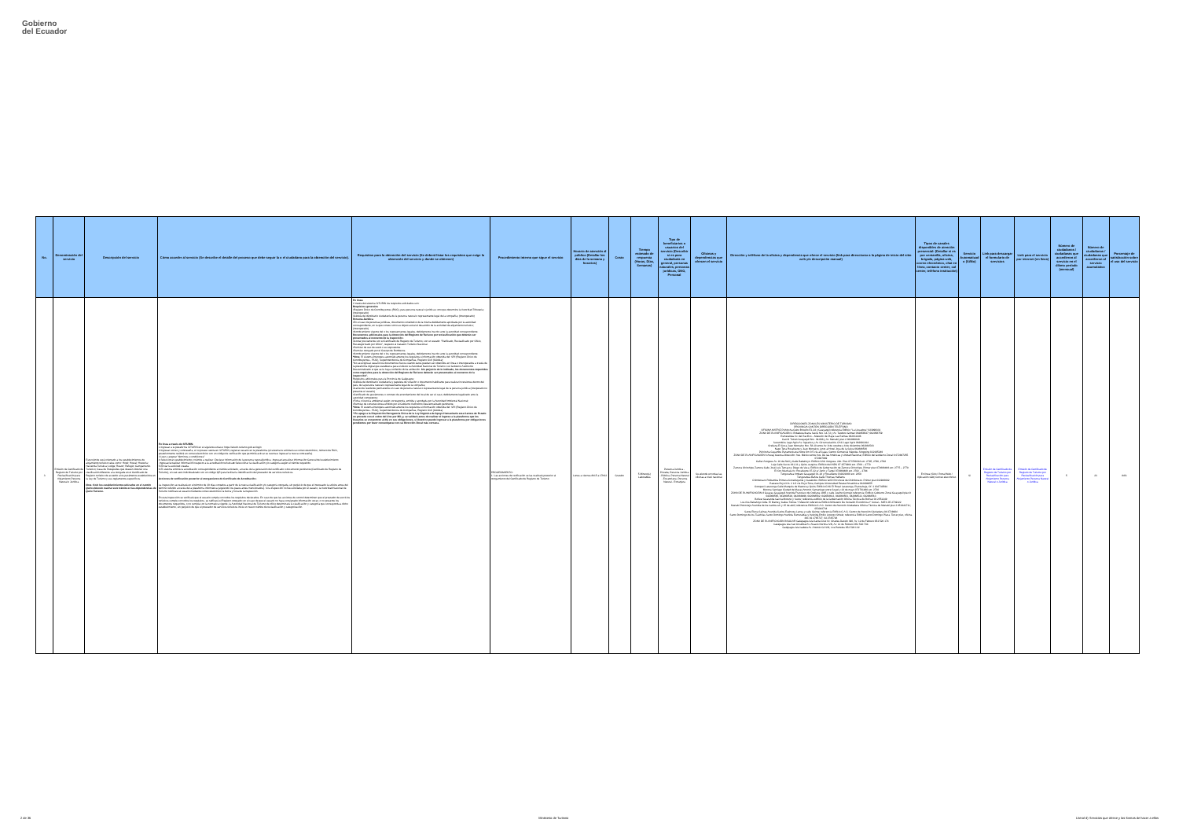Gobierno
del Ecuador
| No. | Denominación del servicio | Descripción del servicio | Cómo acceder al servicio (Se describe el detalle del proceso que debe seguir la o el ciudadano para la obtención del servicio). | Requisitos para la obtención del servicio (Se deberá listar los requisitos que exige la obtención del servicio y donde se obtienen) | Procedimiento interno que sigue el servicio | Horario de atención al público (Detallar los días de la semana y horarios) | Costo | Tiempo estimado de respuesta (Horas, Días, Semanas) | Tipo de beneficiarios o usuarios del servicio (Describir si es para ciudadanía en general, personas naturales, personas jurídicas, ONG, Personal | Oficinas y dependencias que ofrecen el servicio | Dirección y teléfono de la oficina y dependencia que ofrece el servicio (link para direccionar a la página de inicio del sitio web y/o descripción manual) | Tipos de canales disponibles de atención presencial: (Detallar si es por ventanilla, oficina, brigada, página web, correo electrónico, chat en línea, contacto center, cal center, teléfono institución) | Servicio Automatizado (Si/No) | Link para descargar el formulario de servicios | Link para el servicio por internet (en línea) | Número de ciudadanos / ciudadanas que accedieron al servicio en el último período (mensual) | Número de ciudadanos / ciudadanas que accedieron al servicio acumulativo | Porcentaje de satisfacción sobre el uso del servicio |
| --- | --- | --- | --- | --- | --- | --- | --- | --- | --- | --- | --- | --- | --- | --- | --- | --- | --- | --- |
| 3 | Emisión de Certificado de Registro de Turismo por Reclasificación para Alojamiento Persona Natural o Jurídica | Este trámite está orientado a los establecimientos de alojamiento turístico tales como: Hotel; Hostal; Hostería; Hacienda Turística; Lodge; Resort; Refugio; Campamento Turístico; Casa de Huéspedes que deseen obtener una clasificación diferente a la otorgada en el Certificado de Registro turístico de acuerdo a los parámetros establecidos en la Ley de Turismo y sus reglamentos específicos. Nota: Solo los establecimientos ubicados en el cantón Quito deberán realizar este trámite en las dependencias de Quito Turismo. | En línea a través de SITURIN: 1.Ingresar a la plataforma SITURIN en el siguiente enlace: https://siturin.turismo.gob.ec/login 2.Ingresar correo y contraseña, si no posee cuenta en SITURIN, registrar usuario en la plataforma (el sistema le solicitará su correo electrónico, número de RUC, posteriormente recibirá un correo electrónico con un código de verificación que permitirá activar su cuenta e ingresar la nueva contraseña). 3.Leer y aceptar "términos y condiciones" 4.Seleccionar establecimiento y trámite a realizar ◦Declarar información de la persona natural/jurídica ◦Ingresar/actualizar información General del establecimiento ◦Ingresar/actualizar información respecto a la acreditación turística ■ Seleccionar la clasificación y/o categoría según el trámite requerido. 5.Enviar la solicitud creada. 6.El sistema emitirá la acreditación correspondiente al trámite solicitado, a través de la generación del certificado o documento pertinente (Certificado de Registro de Turismo), el cual será individualizado con un código QR para facilitar la identificación del prestador de servicios turísticos. Acciones de verificación posterior al otorgamiento de Certificado de Acreditación: La inspección se realizará en el término de 30 días contados a partir de la nueva clasificación y/o categoría otorgada, sin perjuicio de que el interesado la solicite antes del término referido a través de la plataforma informática (siguiendo los pasos antes mencionados). Si la inspección no fue solicitada por el usuario, la Autoridad Nacional de Turismo notificará al usuario mediante correo electrónico la fecha y hora de la inspección. En esta inspección se verificará que el usuario cumpla con todos los requisitos declarados. En caso de que las acciones de control determinen que el prestador de servicios turísticos cumple con todos los requisitos, se ratificará el Registro otorgado; en el caso de que el usuario no haya consignado información veraz, o no presente los documentos requeridos, o no cumpla con la normativa vigente, la Autoridad Nacional de Turismo de oficio determinará la clasificación y categoría que corresponda a dicho establecimiento, sin perjuicio de que el prestador de servicios turísticos inicie un nuevo trámite de reclasificación y categorización. | En línea: A través del sistema SITURIN los requisitos solicitados son: Requisitos generales •Registro Único de Contribuyentes (RUC), para persona natural o jurídica u otro que determine la Autoridad Tributaria; (interoperado) •Cédula de identidad o ciudadanía de la persona natural o representante legal de la compañía; (interoperado) Persona Jurídica •En el caso de personas jurídicas, documento constitutivo de la misma debidamente aprobada por la autoridad correspondiente, en la que conste como su objeto social el desarrollo de la actividad de alojamiento turístico; (interoperado) •Nombramiento vigente del o los representantes legales, debidamente inscrito ante la autoridad correspondiente. Documentos adicionales para la obtención del Registro de Turismo por reclasificación que deberán ser presentados al momento de la inspección: •Contar previamente con el Certificado de Registro de Turismo, con un estado: "Ratificado, Reclasificado por Oficio, Recategorizado por Oficio", respecto al Catastro Turístico Nacional. •Permiso de uso de suelo o su equivalente. •Permiso otorgado por el Cuerpo de Bomberos. •Nombramiento vigente del o los representantes legales, debidamente inscrito ante la autoridad correspondiente. *Nota: El sistema interopera automáticamente los requisitos e información obtenida del: SRI (Registro Único de Contribuyentes - RUC), Superintendencia de Compañías, Registro Civil (Cédula); "No se exigirá al usuario los documentos físicos cuando estos puedan ser obtenidos en línea o interoperados a través de la plataforma digital que establezca para el efecto la Autoridad Nacional de Turismo o el Gobierno Autónomo Descentralizado al que se le haya conferido dicha atribución. Sin perjuicio de lo indicado, los documentos requeridos como requisitos para la obtención del Registro de Turismo deberán ser presentados al momento de la inspección". Requisitos adicionales para la Provincia de Galápagos: •Cédula de identidad o ciudadanía y papeleta de votación o documento habilitante para realizar inversiones dentro del país, de la persona natural o representante legal de la compañía; •Carnet de residente permanente en caso de persona natural o representante legal de la persona jurídica (interpelado no presenta el usuario) •Certificado de gravámenes o contrato de arrendamiento del local de ser el caso, debidamente legalizado ante la autoridad competente; •Ficha o licencia ambiental según corresponda, emitida y aprobada por la Autoridad Ambiental Nacional; •Permiso de construcciones emitido por el Gobierno Autónomo Descentralizado pertinente. *Nota: El sistema interopera automáticamente los requisitos e información obtenida del: SRI (Registro Único de Contribuyentes - RUC), Superintendencia de Compañías, Registro Civil (Cédula). * En apego a la Disposición Derogatoria Única de la Ley Orgánica de Apoyo Humanitario esta Cartera de Estado no procede con el cobro del Uno por Mil; y, se validará antes de realizar el ingreso a la plataforma que los Usuarios se encuentren al día en sus obligaciones, si Usted no puede ingresar a la plataforma por obligaciones pendientes por favor comuníquese con su Dirección Zonal más cercana. | PROCEDIMIENTO: 1. Las acciones de verificación se las realizará posterior al otorgamiento del Certificado de Registro de Turismo | Lunes a viernes 8h15 a 17h02 | Gratuito | 5 Minuto(s) Laborables | Persona Jurídica - Privada, Persona Jurídica - Pública, Persona Natural - Ecuatoriana, Persona Natural - Extranjera | Se atiende en todas las oficinas a nivel nacional | DIRECCIONES ZONALES MINISTERIO DE TURISMO PROVINCIA CANTÓN DIRECCIÓN TELÉFONO OFICINA MATRIZ Pichincha Quito Briceño E1-24 y Guayaquil referencia Edificio "La Licuadora" 023999333 ZONA DE PLANIFICACIÓN 1 Imbabura Ibarra Sucre Nro. 14-72 y Av. Teodoro Gómez 062958547; 062958759 Esmeraldas Av. del Pacífico – Malecón de Playa Las Palmas 062011446 Carchi Tulcán Guayaquil Nro. 39-008 y Av. Manabí, piso 2 062960046 Sucumbíos Lago Agrio Av. Aguarico y Av. Circunvalación, CAC Lago Agrio 062991914 Orellana El Coca Juan Montalvo Nro. 58-10 entre Av. 9 de octubre y 6 de diciembre 062881583 Napo Tena Rocafuerte y Juan Montalvo, junto al Hotel Joya de la Selva 062886536 Pichincha Cayambe Panamericana Norte Km 0.5 vía al Cajas, Centro Comercial Nápoles Shopping 022185249 ZONA DE PLANIFICACIÓN 6 Azuay Cuenca Dirección: Ave. México entre Ave. De las Américas y Unidad Nacional, Edificio del Gobierno Zonal 6 072887255 072887089 Cañar Azogues Av. 16 de Abril y Calle Babahoyo. Edificio CAC Azogues. 2do. Piso 073706016 ext. 2795, 2796, 2798 Loja Calle Sucre 191-31 y Quito, esquina. Edificio del INPC 07 2572964 ext. 2760 – 2770 Zamora Chinchipe Zamora Calle José Luis Tamayo y Diego de Vaca. Edificio de Gobernación de Zamora Chinchipe, Primer piso 072606466 ext. 2775 – 2778 El Oro Machala Av. Rocafuerte 07-22 e/ Junín y Tarqui 072968480 ext. 2782 – 2784 Tungurahua Ambato Guayaquil 01-18 y Rocafuerte 032821800 ext. 2350 Tungurahua Baños Calle Thomas Halflants Chimborazo Riobamba Primera Constituyente y Carabobo. Edificio GAD Provincial de Chimborazo. Primer piso 032946682 Pastaza Puyo Km. 2 1/2 vía Puyo-Tena, Campus Universidad Estatal Amazónica 032894655 Cotopaxi Latacunga Calle Marqués de Maenza y Quito, Edificio CAC El Rosal Latacunga, Planta baja, Of. 3 033730594 Morona Santiago Ciudad de Macas Antonio Samaniego entre Soasti y 24 de mayo 072701480 ext. 2730 ZONA DE PLANIFICACIÓN 8 Guayas Guayaquil Avenida Francisco de Orellana 1805 y calle Justino Cornejo referencia; Edificio Gobierno Zonal Guayaquil piso 8 042068565, 042068519, 042068496, 042068562, 042068613, 042068501, 042068522, 042068563 Bolívar Guaranda García Moreno y Sucre; referencia edificio de la Gobernación Oficina Técnica de Bolívar 03 2551249 Los ríos Babahoyo Cdla. El Mamey, Calles Twinza Y Malecón referencia Edificio Ministerio De Inclusión Económica Y Social – MIES 05 2739322 Manabí Portoviejo Avenida de los nardos s/n y 15 de abril; referencia Edificio C.A.C. Centro de Atención Ciudadana Oficina Técnica de Manabí piso 3 053043711; 053043734 Santa Elena Salinas Avenida Carlos Espinoza Larrea y calle Quinta; referencia Edificio C.A.C. Centro de Atención Ciudadana 04 3728904 Santo Domingo de los Tsáchilas Santo Domingo Avenida Esmeraldas y Avenida Emilio Lorenzo Sthele; referencia Edificio Santo Domingo Plaza. Tercer piso, oficina 301 02 2745727, 02 2745726 ZONA DE PLANIFICACIÓN INSULAR Galápagos Isla Santa Cruz Av. Charles Darwin 390, Av. 12 de Febrero 052 526 174 Galápagos Isla San Cristóbal Av. Alsacio Northia S/N, Av. 12 de Febrero 052 520 704 Galápagos Isla Isabela Av. Antonio Gil S/N, Los Petreles 052 529 132 | En línea (Sitio / Portal Web / Aplicación web) Correo electrónico | Si | Emisión de Certificado de Registro de Turismo por Reclasificación para Alojamiento Persona Natural o Jurídica | Emisión de Certificado de Registro de Turismo por Reclasificación para Alojamiento Persona Natural o Jurídica | 5 | 23 | 84% |
2 de 36 Ministerio de Turismo Literal d) Servicios que ofrece y las formas de hacer a ellos